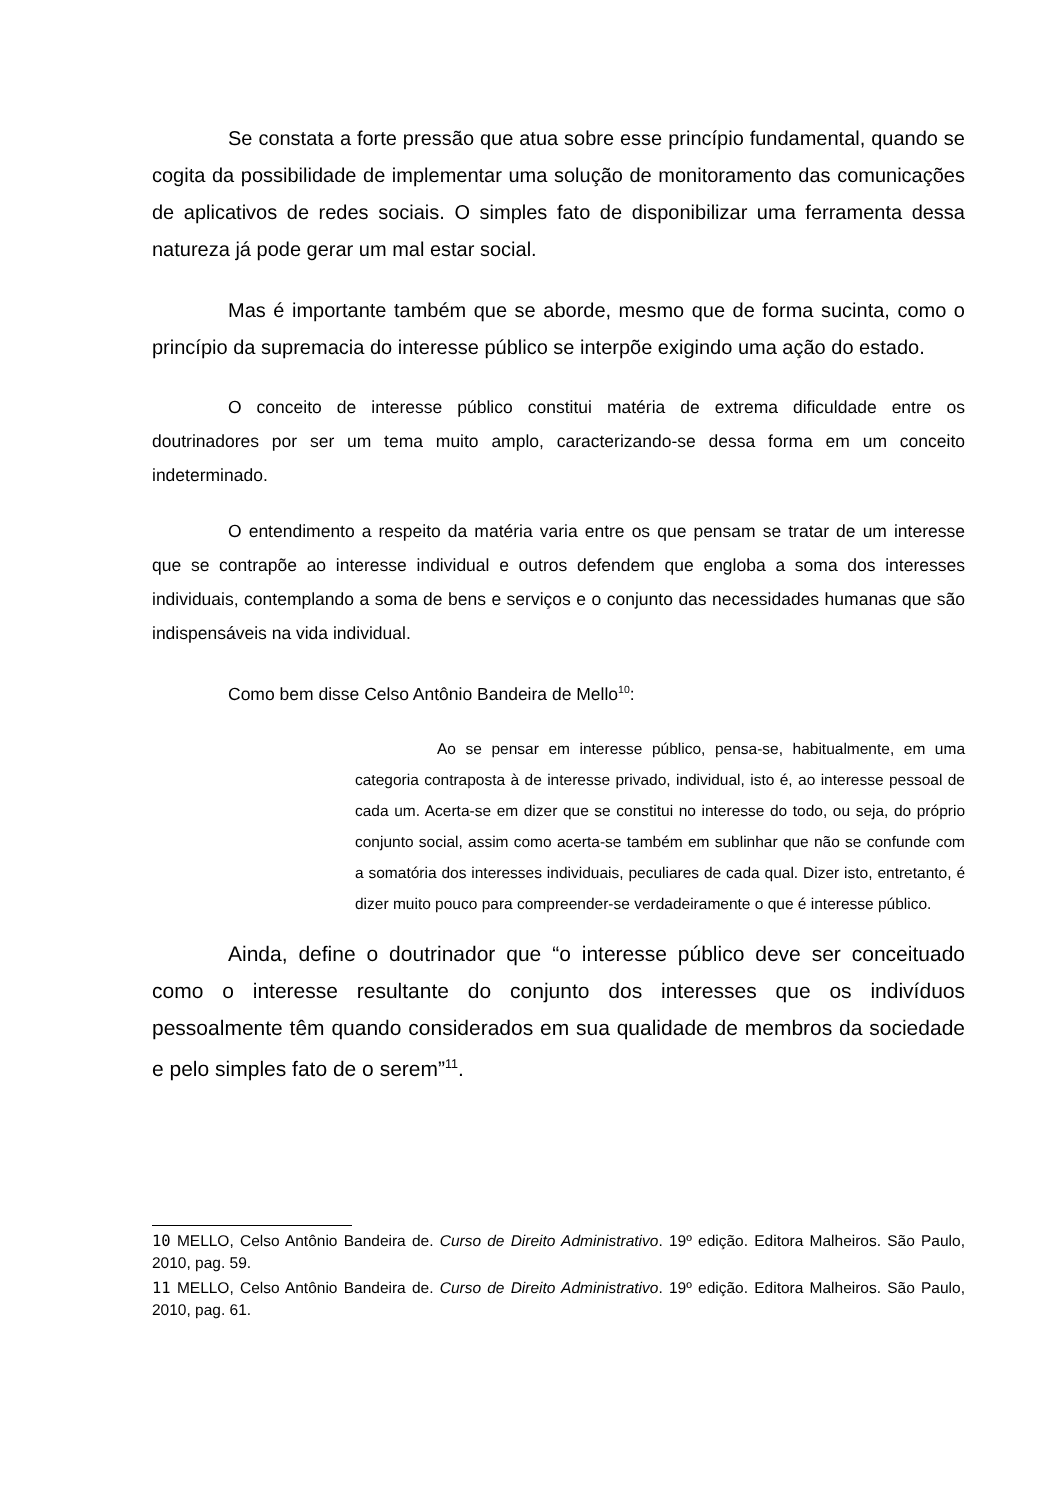Se constata a forte pressão que atua sobre esse princípio fundamental, quando se cogita da possibilidade de implementar uma solução de monitoramento das comunicações de aplicativos de redes sociais. O simples fato de disponibilizar uma ferramenta dessa natureza já pode gerar um mal estar social.
Mas é importante também que se aborde, mesmo que de forma sucinta, como o princípio da supremacia do interesse público se interpõe exigindo uma ação do estado.
O conceito de interesse público constitui matéria de extrema dificuldade entre os doutrinadores por ser um tema muito amplo, caracterizando-se dessa forma em um conceito indeterminado.
O entendimento a respeito da matéria varia entre os que pensam se tratar de um interesse que se contrapõe ao interesse individual e outros defendem que engloba a soma dos interesses individuais, contemplando a soma de bens e serviços e o conjunto das necessidades humanas que são indispensáveis na vida individual.
Como bem disse Celso Antônio Bandeira de Mello<sup>10</sup>:
Ao se pensar em interesse público, pensa-se, habitualmente, em uma categoria contraposta à de interesse privado, individual, isto é, ao interesse pessoal de cada um. Acerta-se em dizer que se constitui no interesse do todo, ou seja, do próprio conjunto social, assim como acerta-se também em sublinhar que não se confunde com a somatória dos interesses individuais, peculiares de cada qual. Dizer isto, entretanto, é dizer muito pouco para compreender-se verdadeiramente o que é interesse público.
Ainda, define o doutrinador que “o interesse público deve ser conceituado como o interesse resultante do conjunto dos interesses que os indivíduos pessoalmente têm quando considerados em sua qualidade de membros da sociedade e pelo simples fato de o serem”<sup>11</sup>.
10 MELLO, Celso Antônio Bandeira de. Curso de Direito Administrativo. 19º edição. Editora Malheiros. São Paulo, 2010, pag. 59.
11 MELLO, Celso Antônio Bandeira de. Curso de Direito Administrativo. 19º edição. Editora Malheiros. São Paulo, 2010, pag. 61.